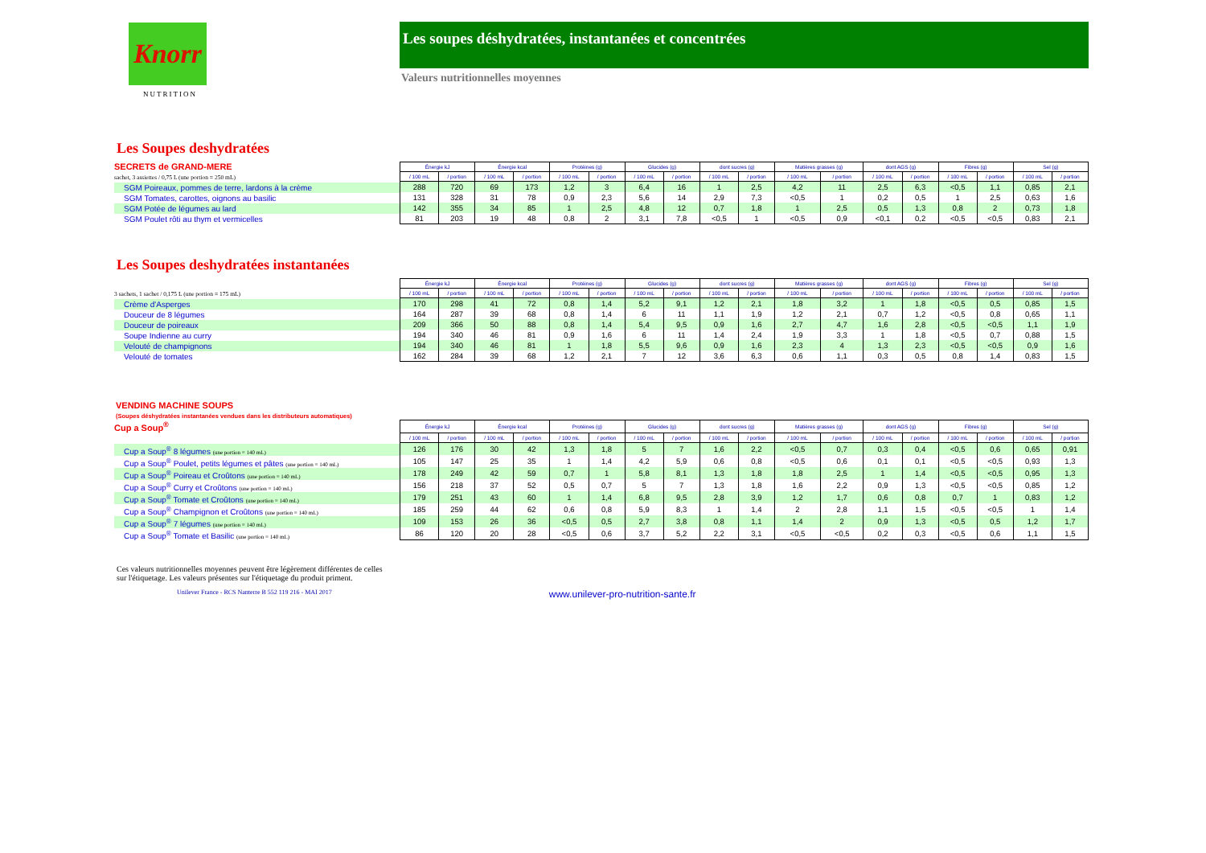Knorr
NUTRITION
Les soupes déshydratées, instantanées et concentrées
Valeurs nutritionnelles moyennes
Les Soupes deshydratées
SECRETS de GRAND-MERE
sachet, 3 assiettes / 0,75 L (une portion = 250 mL)
SGM Poireaux, pommes de terre, lardons à la crème
SGM Tomates, carottes, oignons au basilic
SGM Potée de légumes au lard
SGM Poulet rôti au thym et vermicelles
| Énergie kJ | | Énergie kcal | | Protéines (g) | | Glucides (g) | | dont sucres (g) | | Matières grasses (g) | | dont AGS (g) | | Fibres (g) | | Sel (g) | |
| --- | --- | --- | --- | --- | --- | --- | --- | --- | --- | --- | --- | --- | --- | --- | --- | --- | --- |
| / 100 mL | / portion | / 100 mL | / portion | / 100 mL | / portion | / 100 mL | / portion | / 100 mL | / portion | / 100 mL | / portion | / 100 mL | / portion | / 100 mL | / portion | / 100 mL | / portion |
| 288 | 720 | 69 | 173 | 1,2 | 3 | 6,4 | 16 | 1 | 2,5 | 4,2 | 11 | 2,5 | 6,3 | <0,5 | 1,1 | 0,85 | 2,1 |
| 131 | 328 | 31 | 78 | 0,9 | 2,3 | 5,6 | 14 | 2,9 | 7,3 | <0,5 | 1 | 0,2 | 0,5 | 1 | 2,5 | 0,63 | 1,6 |
| 142 | 355 | 34 | 85 | 1 | 2,5 | 4,8 | 12 | 0,7 | 1,8 | 1 | 2,5 | 0,5 | 1,3 | 0,8 | 2 | 0,73 | 1,8 |
| 81 | 203 | 19 | 48 | 0,8 | 2 | 3,1 | 7,8 | <0,5 | 1 | <0,5 | 0,9 | <0,1 | 0,2 | <0,5 | <0,5 | 0,83 | 2,1 |
Les Soupes deshydratées instantanées
3 sachets, 1 sachet / 0,175 L (une portion = 175 mL)
Crème d'Asperges
Douceur de 8 légumes
Douceur de poireaux
Soupe Indienne au curry
Velouté de champignons
Velouté de tomates
| Énergie kJ | | Énergie kcal | | Protéines (g) | | Glucides (g) | | dont sucres (g) | | Matières grasses (g) | | dont AGS (g) | | Fibres (g) | | Sel (g) | |
| --- | --- | --- | --- | --- | --- | --- | --- | --- | --- | --- | --- | --- | --- | --- | --- | --- | --- |
| / 100 mL | / portion | / 100 mL | / portion | / 100 mL | / portion | / 100 mL | / portion | / 100 mL | / portion | / 100 mL | / portion | / 100 mL | / portion | / 100 mL | / portion | / 100 mL | / portion |
| 170 | 298 | 41 | 72 | 0,8 | 1,4 | 5,2 | 9,1 | 1,2 | 2,1 | 1,8 | 3,2 | 1 | 1,8 | <0,5 | 0,5 | 0,85 | 1,5 |
| 164 | 287 | 39 | 68 | 0,8 | 1,4 | 6 | 11 | 1,1 | 1,9 | 1,2 | 2,1 | 0,7 | 1,2 | <0,5 | 0,8 | 0,65 | 1,1 |
| 209 | 366 | 50 | 88 | 0,8 | 1,4 | 5,4 | 9,5 | 0,9 | 1,6 | 2,7 | 4,7 | 1,6 | 2,8 | <0,5 | <0,5 | 1,1 | 1,9 |
| 194 | 340 | 46 | 81 | 0,9 | 1,6 | 6 | 11 | 1,4 | 2,4 | 1,9 | 3,3 | 1 | 1,8 | <0,5 | 0,7 | 0,88 | 1,5 |
| 194 | 340 | 46 | 81 | 1 | 1,8 | 5,5 | 9,6 | 0,9 | 1,6 | 2,3 | 4 | 1,3 | 2,3 | <0,5 | <0,5 | 0,9 | 1,6 |
| 162 | 284 | 39 | 68 | 1,2 | 2,1 | 7 | 12 | 3,6 | 6,3 | 0,6 | 1,1 | 0,3 | 0,5 | 0,8 | 1,4 | 0,83 | 1,5 |
VENDING MACHINE SOUPS
(Soupes déshydratées instantanées vendues dans les distributeurs automatiques)
Cup a Soup<sup>®</sup>
Cup a Soup<sup>®</sup> 8 légumes (une portion = 140 mL)
Cup a Soup<sup>®</sup> Poulet, petits légumes et pâtes (une portion = 140 mL)
Cup a Soup<sup>®</sup> Poireau et Croûtons (une portion = 140 mL)
Cup a Soup<sup>®</sup> Curry et Croûtons (une portion = 140 mL)
Cup a Soup<sup>®</sup> Tomate et Croûtons (une portion = 140 mL)
Cup a Soup<sup>®</sup> Champignon et Croûtons (une portion = 140 mL)
Cup a Soup<sup>®</sup> 7 légumes (une portion = 140 mL)
Cup a Soup<sup>®</sup> Tomate et Basilic (une portion = 140 mL)
| Énergie kJ | | Énergie kcal | | Protéines (g) | | Glucides (g) | | dont sucres (g) | | Matières grasses (g) | | dont AGS (g) | | Fibres (g) | | Sel (g) | |
| --- | --- | --- | --- | --- | --- | --- | --- | --- | --- | --- | --- | --- | --- | --- | --- | --- | --- |
| / 100 mL | / portion | / 100 mL | / portion | / 100 mL | / portion | / 100 mL | / portion | / 100 mL | / portion | / 100 mL | / portion | / 100 mL | / portion | / 100 mL | / portion | / 100 mL | / portion |
| 126 | 176 | 30 | 42 | 1,3 | 1,8 | 5 | 7 | 1,6 | 2,2 | <0,5 | 0,7 | 0,3 | 0,4 | <0,5 | 0,6 | 0,65 | 0,91 |
| 105 | 147 | 25 | 35 | 1 | 1,4 | 4,2 | 5,9 | 0,6 | 0,8 | <0,5 | 0,6 | 0,1 | 0,1 | <0,5 | <0,5 | 0,93 | 1,3 |
| 178 | 249 | 42 | 59 | 0,7 | 1 | 5,8 | 8,1 | 1,3 | 1,8 | 1,8 | 2,5 | 1 | 1,4 | <0,5 | <0,5 | 0,95 | 1,3 |
| 156 | 218 | 37 | 52 | 0,5 | 0,7 | 5 | 7 | 1,3 | 1,8 | 1,6 | 2,2 | 0,9 | 1,3 | <0,5 | <0,5 | 0,85 | 1,2 |
| 179 | 251 | 43 | 60 | 1 | 1,4 | 6,8 | 9,5 | 2,8 | 3,9 | 1,2 | 1,7 | 0,6 | 0,8 | 0,7 | 1 | 0,83 | 1,2 |
| 185 | 259 | 44 | 62 | 0,6 | 0,8 | 5,9 | 8,3 | 1 | 1,4 | 2 | 2,8 | 1,1 | 1,5 | <0,5 | <0,5 | 1 | 1,4 |
| 109 | 153 | 26 | 36 | <0,5 | 0,5 | 2,7 | 3,8 | 0,8 | 1,1 | 1,4 | 2 | 0,9 | 1,3 | <0,5 | 0,5 | 1,2 | 1,7 |
| 86 | 120 | 20 | 28 | <0,5 | 0,6 | 3,7 | 5,2 | 2,2 | 3,1 | <0,5 | <0,5 | 0,2 | 0,3 | <0,5 | 0,6 | 1,1 | 1,5 |
Ces valeurs nutritionnelles moyennes peuvent être légèrement différentes de celles
sur l'étiquetage. Les valeurs présentes sur l'étiquetage du produit priment.
Unilever France - RCS Nanterre B 552 119 216 - MAI 2017 www.unilever-pro-nutrition-sante.fr